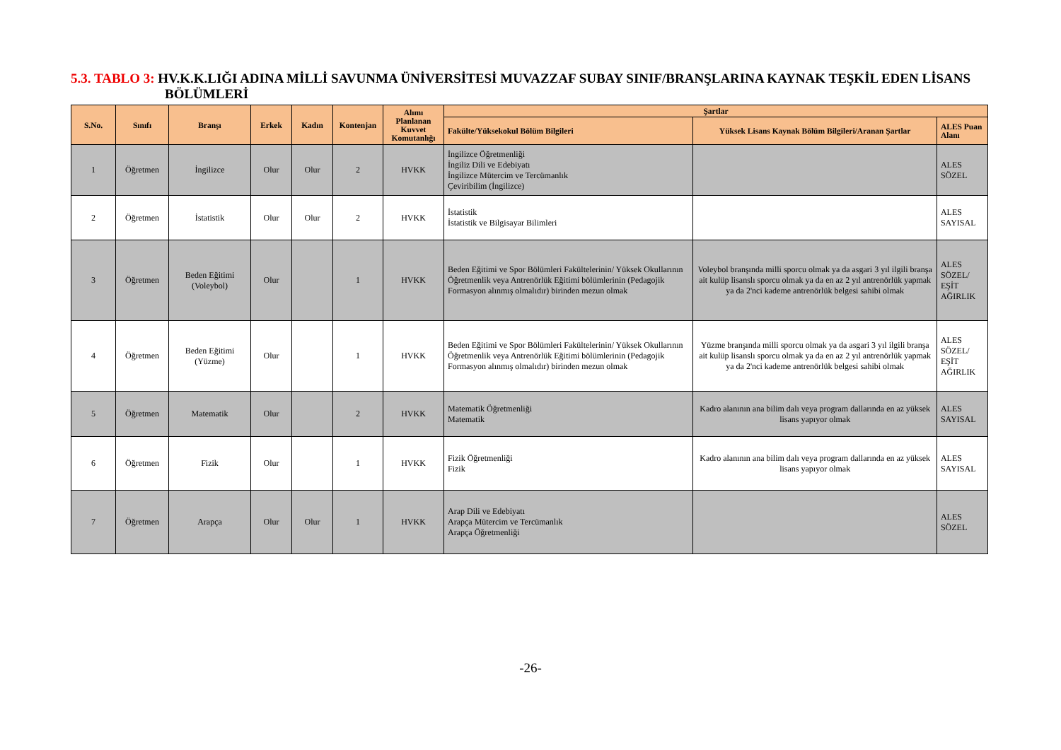5.3. TABLO 3: HV.K.K.LIĞI ADINA MİLLİ SAVUNMA ÜNİVERSİTESİ MUVAZZAF SUBAY SINIF/BRANŞLARINA KAYNAK TEŞKİL EDEN LİSANS BÖLÜMLERİ
| S.No. | Sınıfı | Branşı | Erkek | Kadın | Kontenjan | Alımı Planlanan Kuvvet Komutanlığı | Şartlar | | |
| --- | --- | --- | --- | --- | --- | --- | --- | --- | --- |
| | | | | | | | Fakülte/Yüksekokul Bölüm Bilgileri | Yüksek Lisans Kaynak Bölüm Bilgileri/Aranan Şartlar | ALES Puan Alanı |
| 1 | Öğretmen | İngilizce | Olur | Olur | 2 | HVKK | İngilizce Öğretmenliği İngiliz Dili ve Edebiyatı İngilizce Mütercim ve Tercümanlık Çeviribilim (İngilizce) | | ALES SÖZEL |
| 2 | Öğretmen | İstatistik | Olur | Olur | 2 | HVKK | İstatistik İstatistik ve Bilgisayar Bilimleri | | ALES SAYISAL |
| 3 | Öğretmen | Beden Eğitimi (Voleybol) | Olur | | 1 | HVKK | Beden Eğitimi ve Spor Bölümleri Fakültelerinin/ Yüksek Okullarının Öğretmenlik veya Antrenörlük Eğitimi bölümlerinin (Pedagojik Formasyon alınmış olmalıdır) birinden mezun olmak | Voleybol branşında milli sporcu olmak ya da asgari 3 yıl ilgili branşa ait kulüp lisanslı sporcu olmak ya da en az 2 yıl antrenörlük yapmak ya da 2'nci kademe antrenörlük belgesi sahibi olmak | ALES SÖZEL/ EŞİT AĞIRLIK |
| 4 | Öğretmen | Beden Eğitimi (Yüzme) | Olur | | 1 | HVKK | Beden Eğitimi ve Spor Bölümleri Fakültelerinin/ Yüksek Okullarının Öğretmenlik veya Antrenörlük Eğitimi bölümlerinin (Pedagojik Formasyon alınmış olmalıdır) birinden mezun olmak | Yüzme branşında milli sporcu olmak ya da asgari 3 yıl ilgili branşa ait kulüp lisanslı sporcu olmak ya da en az 2 yıl antrenörlük yapmak ya da 2'nci kademe antrenörlük belgesi sahibi olmak | ALES SÖZEL/ EŞİT AĞIRLIK |
| 5 | Öğretmen | Matematik | Olur | | 2 | HVKK | Matematik Öğretmenliği Matematik | Kadro alanının ana bilim dalı veya program dallarında en az yüksek lisans yapıyor olmak | ALES SAYISAL |
| 6 | Öğretmen | Fizik | Olur | | 1 | HVKK | Fizik Öğretmenliği Fizik | Kadro alanının ana bilim dalı veya program dallarında en az yüksek lisans yapıyor olmak | ALES SAYISAL |
| 7 | Öğretmen | Arapça | Olur | Olur | 1 | HVKK | Arap Dili ve Edebiyatı Arapça Mütercim ve Tercümanlık Arapça Öğretmenliği | | ALES SÖZEL |
-26-